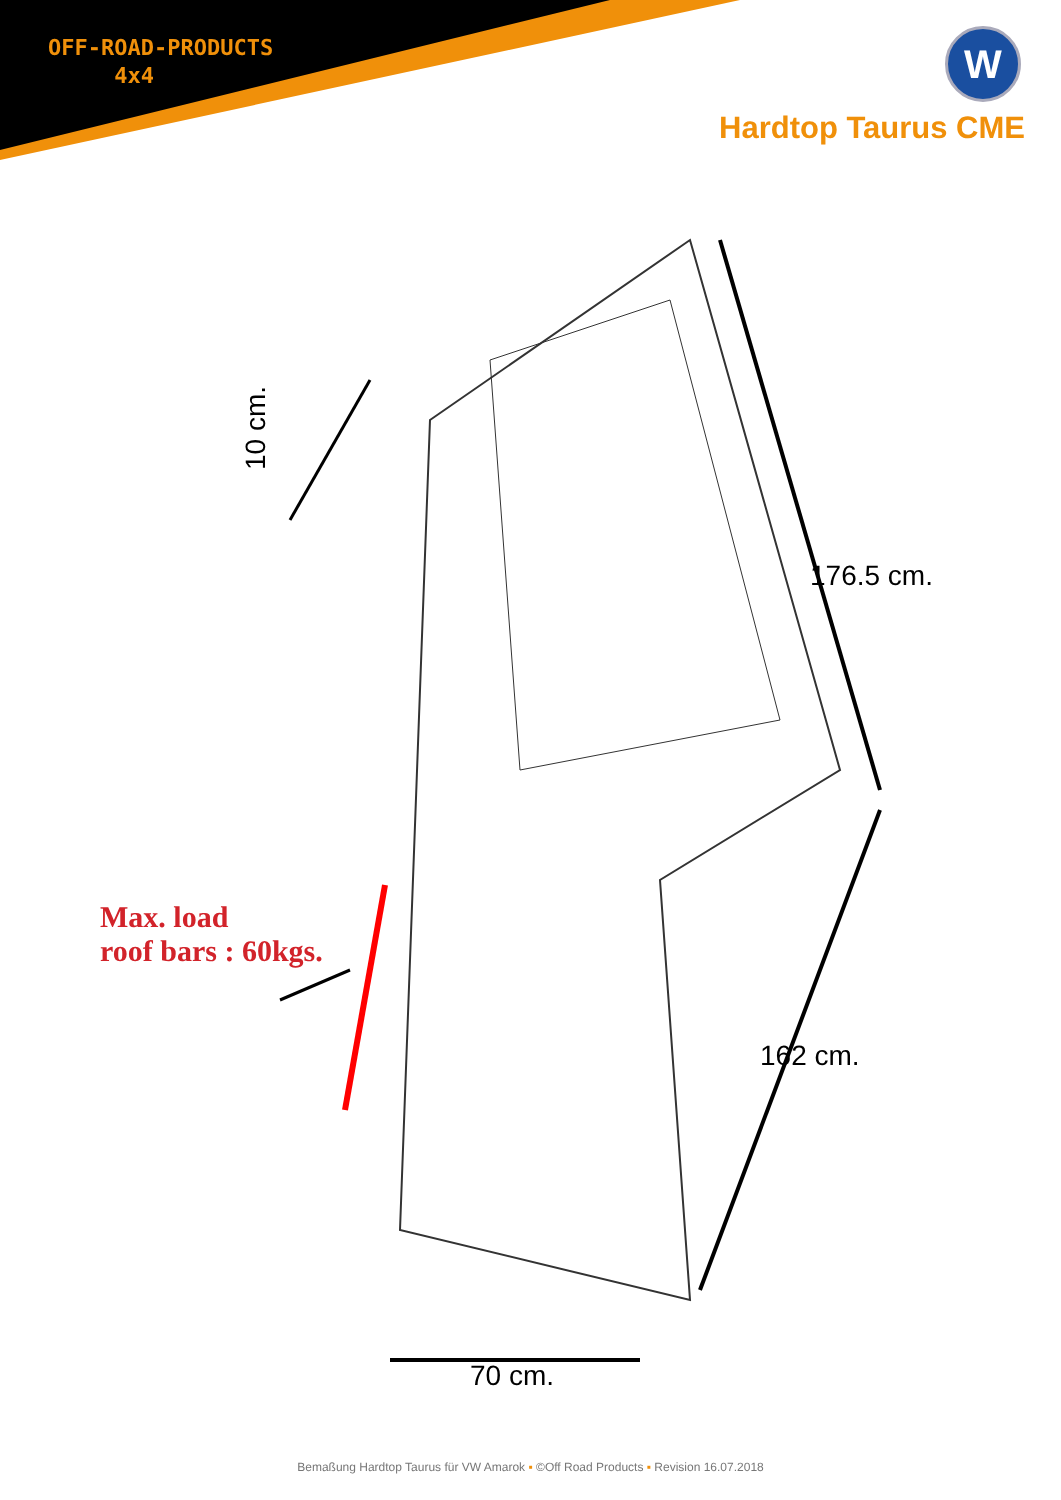OFF-ROAD-PRODUCTS
4x4
W
Hardtop Taurus CME
10 cm.
176.5 cm.
162 cm.
70 cm.
Max. load
roof bars : 60kgs.
Bemaßung Hardtop Taurus für VW Amarok ▪ ©Off Road Products ▪ Revision 16.07.2018